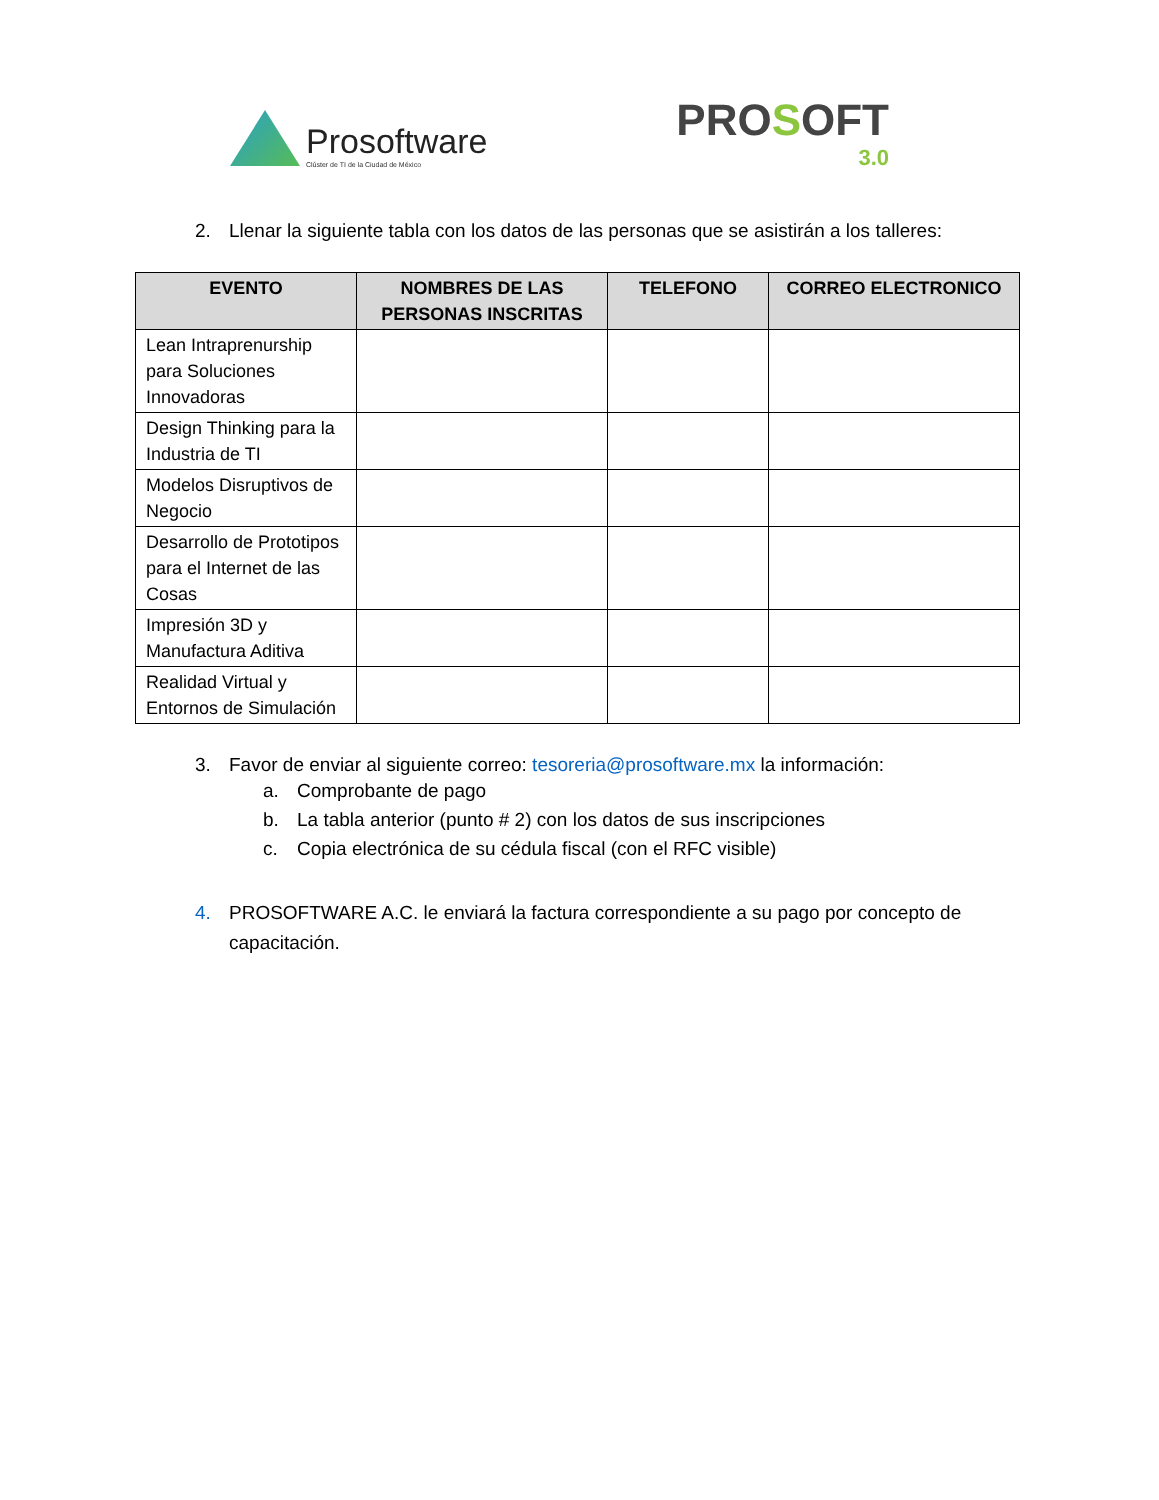Prosoftware
Clúster de TI de la Ciudad de México
PROSOFT
3.0
2. Llenar la siguiente tabla con los datos de las personas que se asistirán a los talleres:
| EVENTO | NOMBRES DE LAS PERSONAS INSCRITAS | TELEFONO | CORREO ELECTRONICO |
| --- | --- | --- | --- |
| Lean Intraprenurship para Soluciones Innovadoras | | | |
| Design Thinking para la Industria de TI | | | |
| Modelos Disruptivos de Negocio | | | |
| Desarrollo de Prototipos para el Internet de las Cosas | | | |
| Impresión 3D y Manufactura Aditiva | | | |
| Realidad Virtual y Entornos de Simulación | | | |
3. Favor de enviar al siguiente correo: tesoreria@prosoftware.mx la información:
a. Comprobante de pago
b. La tabla anterior (punto # 2) con los datos de sus inscripciones
c. Copia electrónica de su cédula fiscal (con el RFC visible)
4. PROSOFTWARE A.C. le enviará la factura correspondiente a su pago por concepto de capacitación.